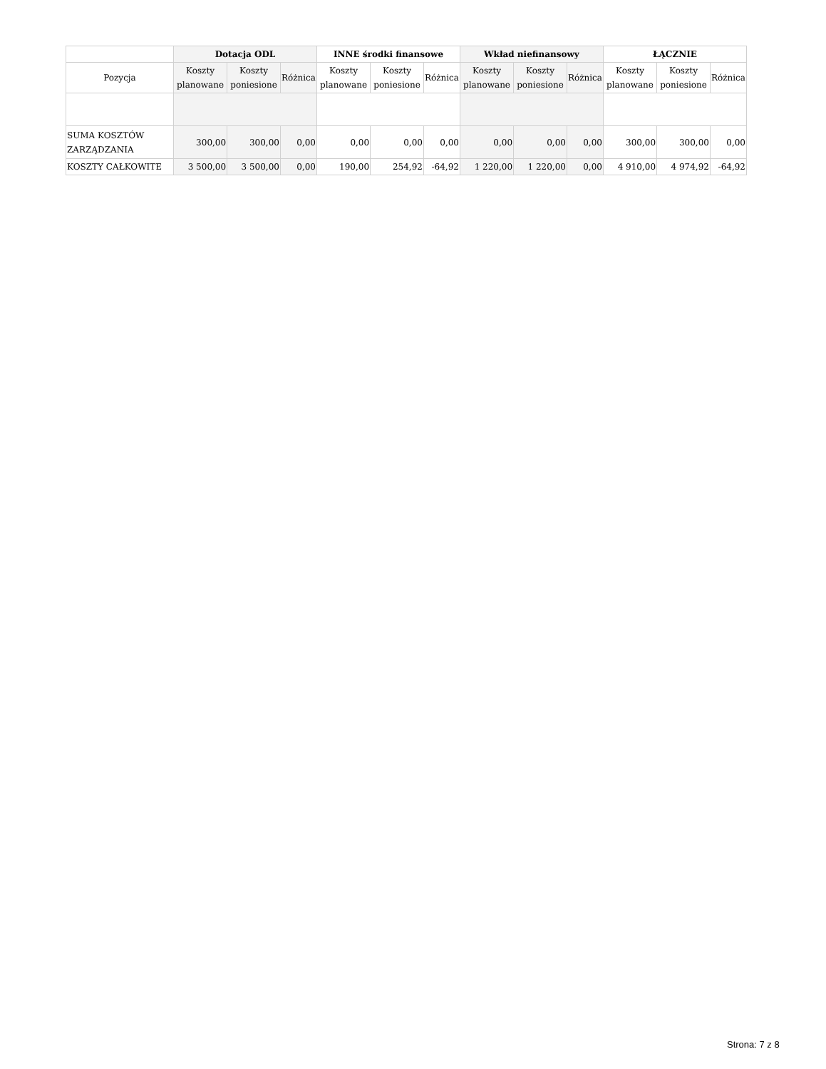| | Dotacja ODL | | | INNE środki finansowe | | | Wkład niefinansowy | | | ŁĄCZNIE | | |
| --- | --- | --- | --- | --- | --- | --- | --- | --- | --- | --- | --- | --- |
| Pozycja | Koszty planowane | Koszty poniesione | Różnica | Koszty planowane | Koszty poniesione | Różnica | Koszty planowane | Koszty poniesione | Różnica | Koszty planowane | Koszty poniesione | Różnica |
| SUMA KOSZTÓW ZARZĄDZANIA | 300,00 | 300,00 | 0,00 | 0,00 | 0,00 | 0,00 | 0,00 | 0,00 | 0,00 | 300,00 | 300,00 | 0,00 |
| KOSZTY CAŁKOWITE | 3 500,00 | 3 500,00 | 0,00 | 190,00 | 254,92 | -64,92 | 1 220,00 | 1 220,00 | 0,00 | 4 910,00 | 4 974,92 | -64,92 |
Strona: 7 z 8